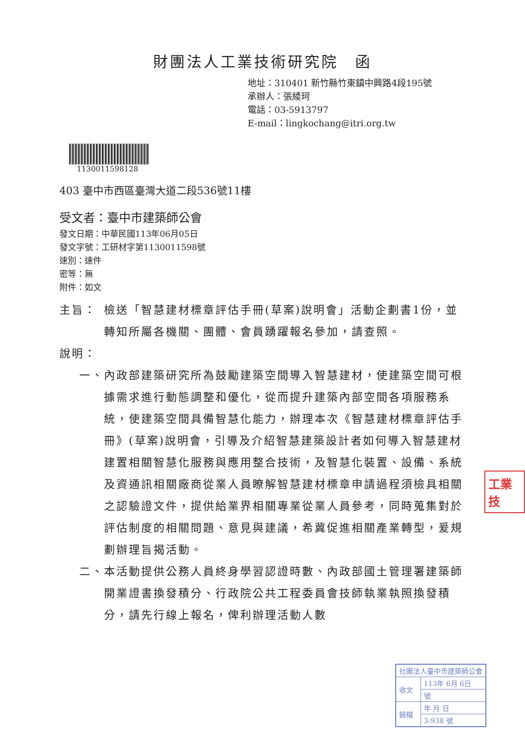財團法人工業技術研究院　函
地址：310401 新竹縣竹東鎮中興路4段195號
承辦人：張綾珂
電話：03-5913797
E-mail：lingkochang@itri.org.tw
1130011598128
403 臺中市西區臺灣大道二段536號11樓
受文者：臺中市建築師公會
發文日期：中華民國113年06月05日
發文字號：工研材字第1130011598號
速別：速件
密等：無
附件：如文
主旨： 檢送「智慧建材標章評估手冊(草案)說明會」活動企劃書1份，並轉知所屬各機關、團體、會員踴躍報名參加，請查照。
說明：
一、 內政部建築研究所為鼓勵建築空間導入智慧建材，使建築空間可根據需求進行動態調整和優化，從而提升建築內部空間各項服務系統，使建築空間具備智慧化能力，辦理本次《智慧建材標章評估手冊》(草案)說明會，引導及介紹智慧建築設計者如何導入智慧建材建置相關智慧化服務與應用整合技術，及智慧化裝置、設備、系統及資通訊相關廠商從業人員瞭解智慧建材標章申請過程須檢具相關之認驗證文件，提供給業界相關專業從業人員參考，同時蒐集對於評估制度的相關問題、意見與建議，希冀促進相關產業轉型，爰規劃辦理旨揭活動。
二、 本活動提供公務人員終身學習認證時數、內政部國土管理署建築師開業證書換發積分、行政院公共工程委員會技師執業執照換發積分，請先行線上報名，俾利辦理活動人數
工業技
| 社團法人臺中市建築師公會 | |
| 收文 | 113年 6月 6日 |
| | 號 |
| 歸檔 | 年 月 日 |
| | 3-938 號 |